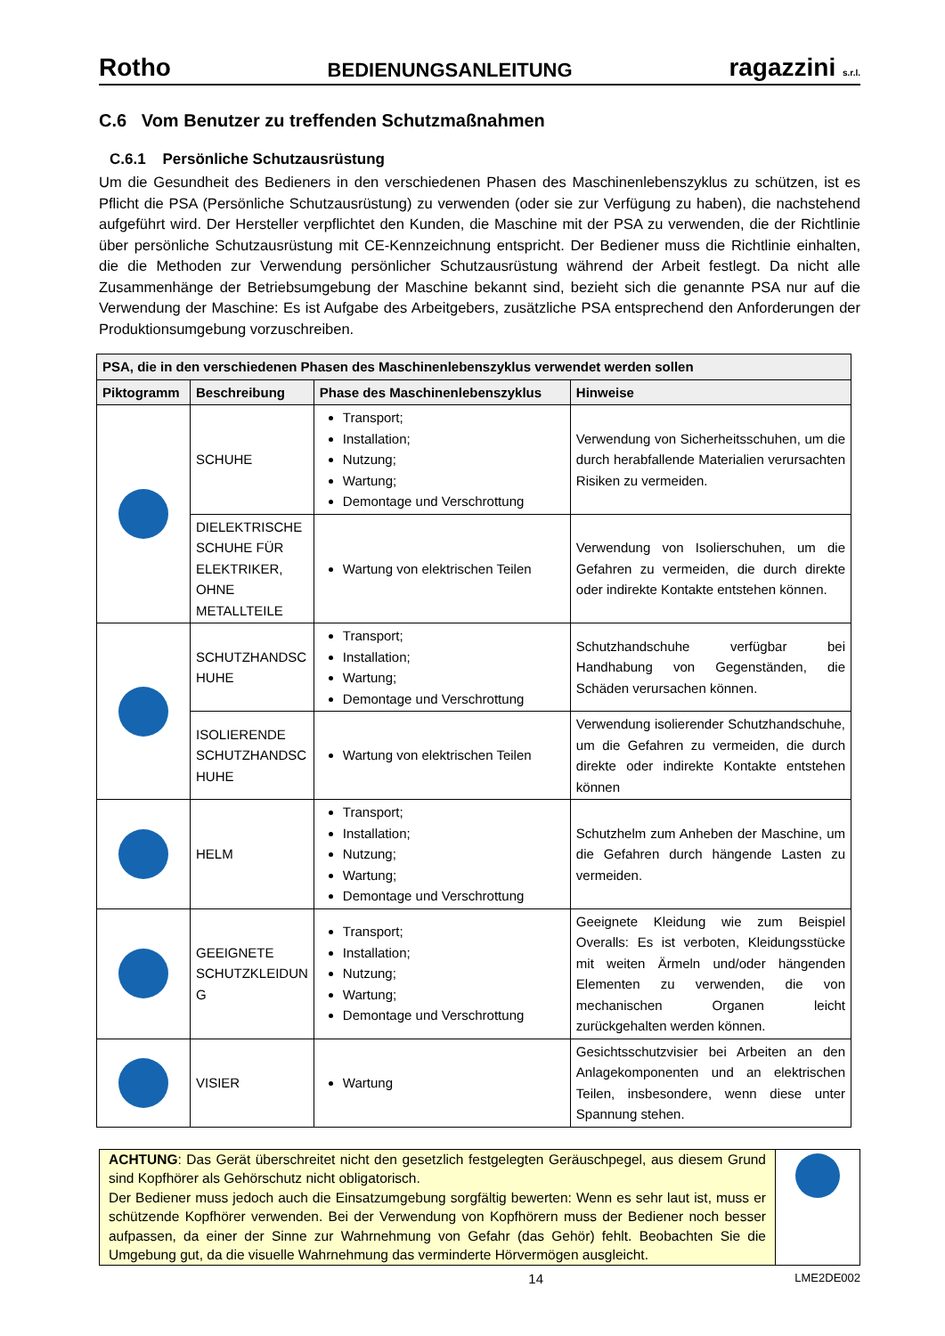Rotho BEDIENUNGSANLEITUNG ragazzini s.r.l.
C.6 Vom Benutzer zu treffenden Schutzmaßnahmen
C.6.1 Persönliche Schutzausrüstung
Um die Gesundheit des Bedieners in den verschiedenen Phasen des Maschinenlebenszyklus zu schützen, ist es Pflicht die PSA (Persönliche Schutzausrüstung) zu verwenden (oder sie zur Verfügung zu haben), die nachstehend aufgeführt wird. Der Hersteller verpflichtet den Kunden, die Maschine mit der PSA zu verwenden, die der Richtlinie über persönliche Schutzausrüstung mit CE-Kennzeichnung entspricht. Der Bediener muss die Richtlinie einhalten, die die Methoden zur Verwendung persönlicher Schutzausrüstung während der Arbeit festlegt. Da nicht alle Zusammenhänge der Betriebsumgebung der Maschine bekannt sind, bezieht sich die genannte PSA nur auf die Verwendung der Maschine: Es ist Aufgabe des Arbeitgebers, zusätzliche PSA entsprechend den Anforderungen der Produktionsumgebung vorzuschreiben.
| PSA, die in den verschiedenen Phasen des Maschinenlebenszyklus verwendet werden sollen | | | |
| --- | --- | --- | --- |
| Piktogramm | Beschreibung | Phase des Maschinenlebenszyklus | Hinweise |
| | SCHUHE | Transport; Installation; Nutzung; Wartung; Demontage und Verschrottung | Verwendung von Sicherheitsschuhen, um die durch herabfallende Materialien verursachten Risiken zu vermeiden. |
| | DIELEKTRISCHE SCHUHE FÜR ELEKTRIKER, OHNE METALLTEILE | Wartung von elektrischen Teilen | Verwendung von Isolierschuhen, um die Gefahren zu vermeiden, die durch direkte oder indirekte Kontakte entstehen können. |
| | SCHUTZHANDSC HUHE | Transport; Installation; Wartung; Demontage und Verschrottung | Schutzhandschuhe verfügbar bei Handhabung von Gegenständen, die Schäden verursachen können. |
| | ISOLIERENDE SCHUTZHANDSC HUHE | Wartung von elektrischen Teilen | Verwendung isolierender Schutzhandschuhe, um die Gefahren zu vermeiden, die durch direkte oder indirekte Kontakte entstehen können |
| | HELM | Transport; Installation; Nutzung; Wartung; Demontage und Verschrottung | Schutzhelm zum Anheben der Maschine, um die Gefahren durch hängende Lasten zu vermeiden. |
| | GEEIGNETE SCHUTZKLEIDUN G | Transport; Installation; Nutzung; Wartung; Demontage und Verschrottung | Geeignete Kleidung wie zum Beispiel Overalls: Es ist verboten, Kleidungsstücke mit weiten Ärmeln und/oder hängenden Elementen zu verwenden, die von mechanischen Organen leicht zurückgehalten werden können. |
| | VISIER | Wartung | Gesichtsschutzvisier bei Arbeiten an den Anlagekomponenten und an elektrischen Teilen, insbesondere, wenn diese unter Spannung stehen. |
ACHTUNG: Das Gerät überschreitet nicht den gesetzlich festgelegten Geräuschpegel, aus diesem Grund sind Kopfhörer als Gehörschutz nicht obligatorisch.
Der Bediener muss jedoch auch die Einsatzumgebung sorgfältig bewerten: Wenn es sehr laut ist, muss er schützende Kopfhörer verwenden. Bei der Verwendung von Kopfhörern muss der Bediener noch besser aufpassen, da einer der Sinne zur Wahrnehmung von Gefahr (das Gehör) fehlt. Beobachten Sie die Umgebung gut, da die visuelle Wahrnehmung das verminderte Hörvermögen ausgleicht.
14 LME2DE002